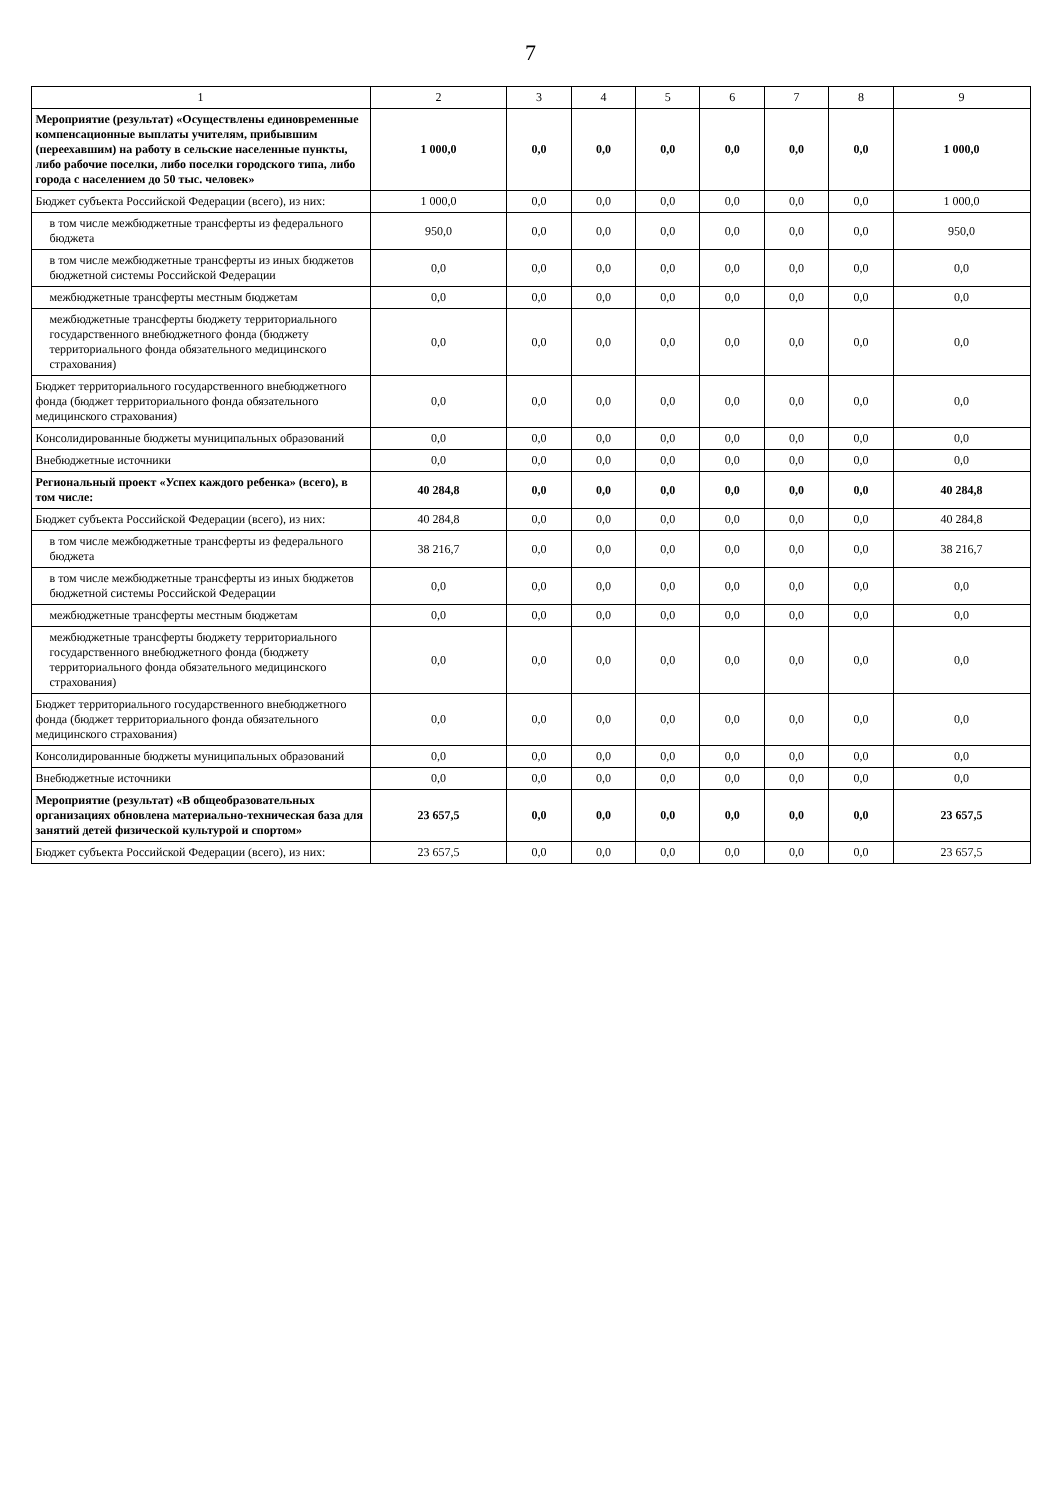7
| 1 | 2 | 3 | 4 | 5 | 6 | 7 | 8 | 9 |
| --- | --- | --- | --- | --- | --- | --- | --- | --- |
| Мероприятие (результат) «Осуществлены единовременные компенсационные выплаты учителям, прибывшим (переехавшим) на работу в сельские населенные пункты, либо рабочие поселки, либо поселки городского типа, либо города с населением до 50 тыс. человек» | 1 000,0 | 0,0 | 0,0 | 0,0 | 0,0 | 0,0 | 0,0 | 1 000,0 |
| Бюджет субъекта Российской Федерации (всего), из них: | 1 000,0 | 0,0 | 0,0 | 0,0 | 0,0 | 0,0 | 0,0 | 1 000,0 |
| в том числе межбюджетные трансферты из федерального бюджета | 950,0 | 0,0 | 0,0 | 0,0 | 0,0 | 0,0 | 0,0 | 950,0 |
| в том числе межбюджетные трансферты из иных бюджетов бюджетной системы Российской Федерации | 0,0 | 0,0 | 0,0 | 0,0 | 0,0 | 0,0 | 0,0 | 0,0 |
| межбюджетные трансферты местным бюджетам | 0,0 | 0,0 | 0,0 | 0,0 | 0,0 | 0,0 | 0,0 | 0,0 |
| межбюджетные трансферты бюджету территориального государственного внебюджетного фонда (бюджету территориального фонда обязательного медицинского страхования) | 0,0 | 0,0 | 0,0 | 0,0 | 0,0 | 0,0 | 0,0 | 0,0 |
| Бюджет территориального государственного внебюджетного фонда (бюджет территориального фонда обязательного медицинского страхования) | 0,0 | 0,0 | 0,0 | 0,0 | 0,0 | 0,0 | 0,0 | 0,0 |
| Консолидированные бюджеты муниципальных образований | 0,0 | 0,0 | 0,0 | 0,0 | 0,0 | 0,0 | 0,0 | 0,0 |
| Внебюджетные источники | 0,0 | 0,0 | 0,0 | 0,0 | 0,0 | 0,0 | 0,0 | 0,0 |
| Региональный проект «Успех каждого ребенка» (всего), в том числе: | 40 284,8 | 0,0 | 0,0 | 0,0 | 0,0 | 0,0 | 0,0 | 40 284,8 |
| Бюджет субъекта Российской Федерации (всего), из них: | 40 284,8 | 0,0 | 0,0 | 0,0 | 0,0 | 0,0 | 0,0 | 40 284,8 |
| в том числе межбюджетные трансферты из федерального бюджета | 38 216,7 | 0,0 | 0,0 | 0,0 | 0,0 | 0,0 | 0,0 | 38 216,7 |
| в том числе межбюджетные трансферты из иных бюджетов бюджетной системы Российской Федерации | 0,0 | 0,0 | 0,0 | 0,0 | 0,0 | 0,0 | 0,0 | 0,0 |
| межбюджетные трансферты местным бюджетам | 0,0 | 0,0 | 0,0 | 0,0 | 0,0 | 0,0 | 0,0 | 0,0 |
| межбюджетные трансферты бюджету территориального государственного внебюджетного фонда (бюджету территориального фонда обязательного медицинского страхования) | 0,0 | 0,0 | 0,0 | 0,0 | 0,0 | 0,0 | 0,0 | 0,0 |
| Бюджет территориального государственного внебюджетного фонда (бюджет территориального фонда обязательного медицинского страхования) | 0,0 | 0,0 | 0,0 | 0,0 | 0,0 | 0,0 | 0,0 | 0,0 |
| Консолидированные бюджеты муниципальных образований | 0,0 | 0,0 | 0,0 | 0,0 | 0,0 | 0,0 | 0,0 | 0,0 |
| Внебюджетные источники | 0,0 | 0,0 | 0,0 | 0,0 | 0,0 | 0,0 | 0,0 | 0,0 |
| Мероприятие (результат) «В общеобразовательных организациях обновлена материально-техническая база для занятий детей физической культурой и спортом» | 23 657,5 | 0,0 | 0,0 | 0,0 | 0,0 | 0,0 | 0,0 | 23 657,5 |
| Бюджет субъекта Российской Федерации (всего), из них: | 23 657,5 | 0,0 | 0,0 | 0,0 | 0,0 | 0,0 | 0,0 | 23 657,5 |